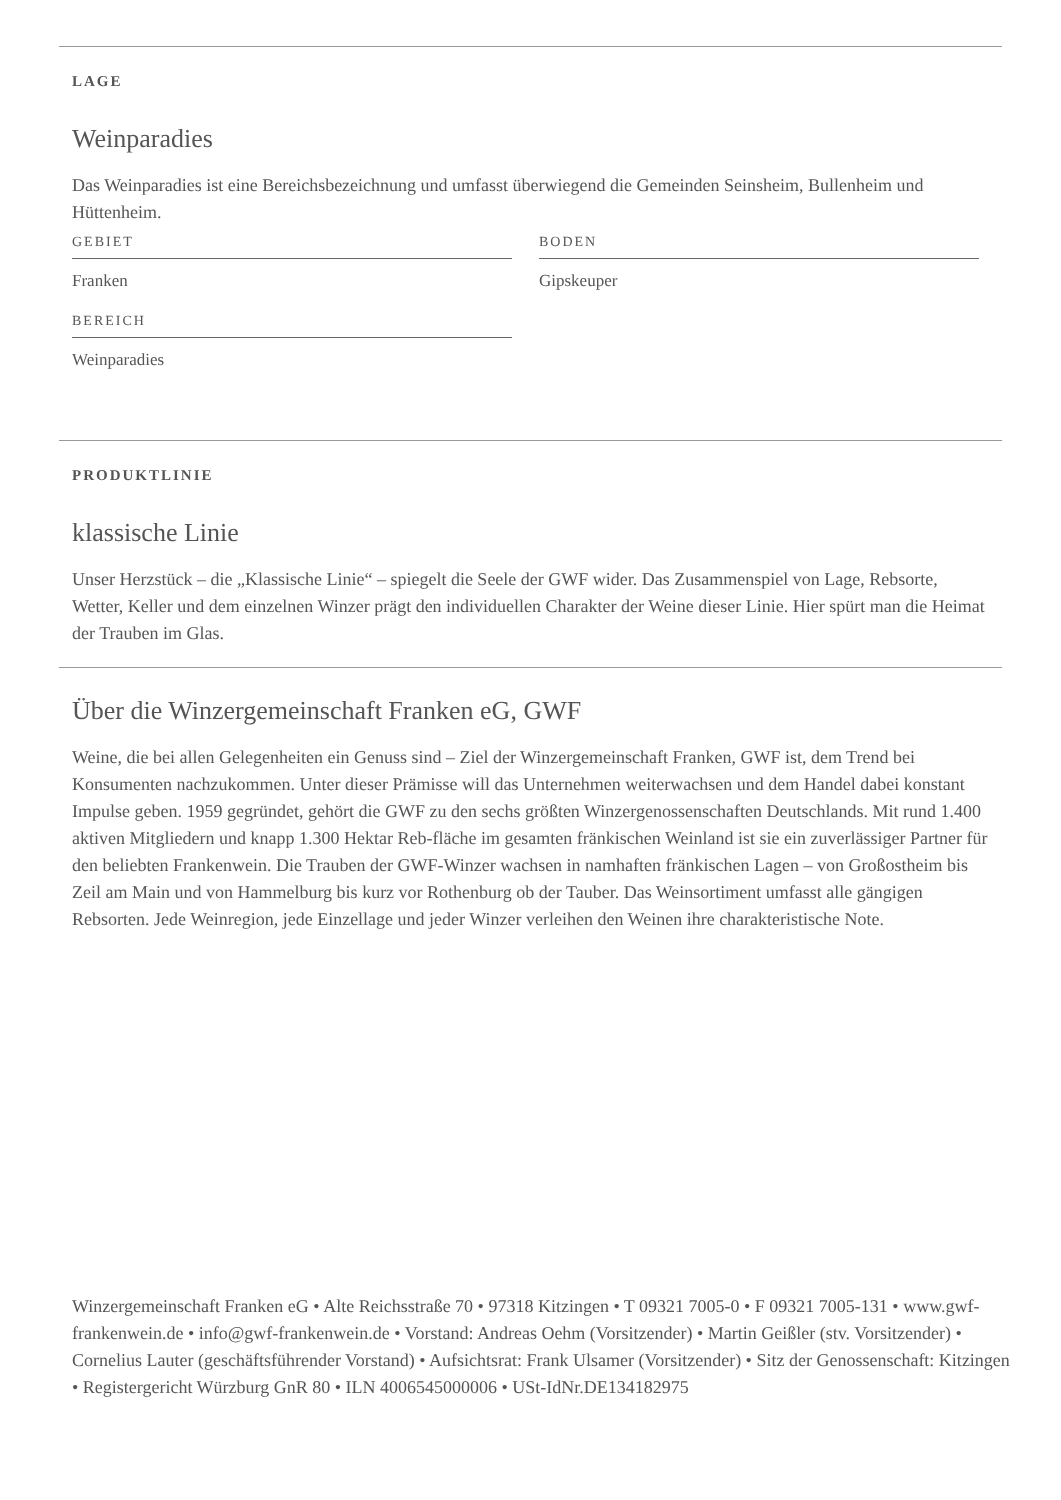LAGE
Weinparadies
Das Weinparadies ist eine Bereichsbezeichnung und umfasst überwiegend die Gemeinden Seinsheim, Bullenheim und Hüttenheim.
GEBIET
Franken
BEREICH
Weinparadies
BODEN
Gipskeuper
PRODUKTLINIE
klassische Linie
Unser Herzstück – die „Klassische Linie“ – spiegelt die Seele der GWF wider. Das Zusammenspiel von Lage, Rebsorte, Wetter, Keller und dem einzelnen Winzer prägt den individuellen Charakter der Weine dieser Linie. Hier spürt man die Heimat der Trauben im Glas.
Über die Winzergemeinschaft Franken eG, GWF
Weine, die bei allen Gelegenheiten ein Genuss sind – Ziel der Winzergemeinschaft Franken, GWF ist, dem Trend bei Konsumenten nachzukommen. Unter dieser Prämisse will das Unternehmen weiterwachsen und dem Handel dabei konstant Impulse geben. 1959 gegründet, gehört die GWF zu den sechs größten Winzergenossenschaften Deutschlands. Mit rund 1.400 aktiven Mitgliedern und knapp 1.300 Hektar Reb-fläche im gesamten fränkischen Weinland ist sie ein zuverlässiger Partner für den beliebten Frankenwein. Die Trauben der GWF-Winzer wachsen in namhaften fränkischen Lagen – von Großostheim bis Zeil am Main und von Hammelburg bis kurz vor Rothenburg ob der Tauber. Das Weinsortiment umfasst alle gängigen Rebsorten. Jede Weinregion, jede Einzellage und jeder Winzer verleihen den Weinen ihre charakteristische Note.
Winzergemeinschaft Franken eG • Alte Reichsstraße 70 • 97318 Kitzingen • T 09321 7005-0 • F 09321 7005-131 • www.gwf-frankenwein.de • info@gwf-frankenwein.de • Vorstand: Andreas Oehm (Vorsitzender) • Martin Geißler (stv. Vorsitzender) • Cornelius Lauter (geschäftsführender Vorstand) • Aufsichtsrat: Frank Ulsamer (Vorsitzender) • Sitz der Genossenschaft: Kitzingen • Registergericht Würzburg GnR 80 • ILN 4006545000006 • USt-IdNr.DE134182975